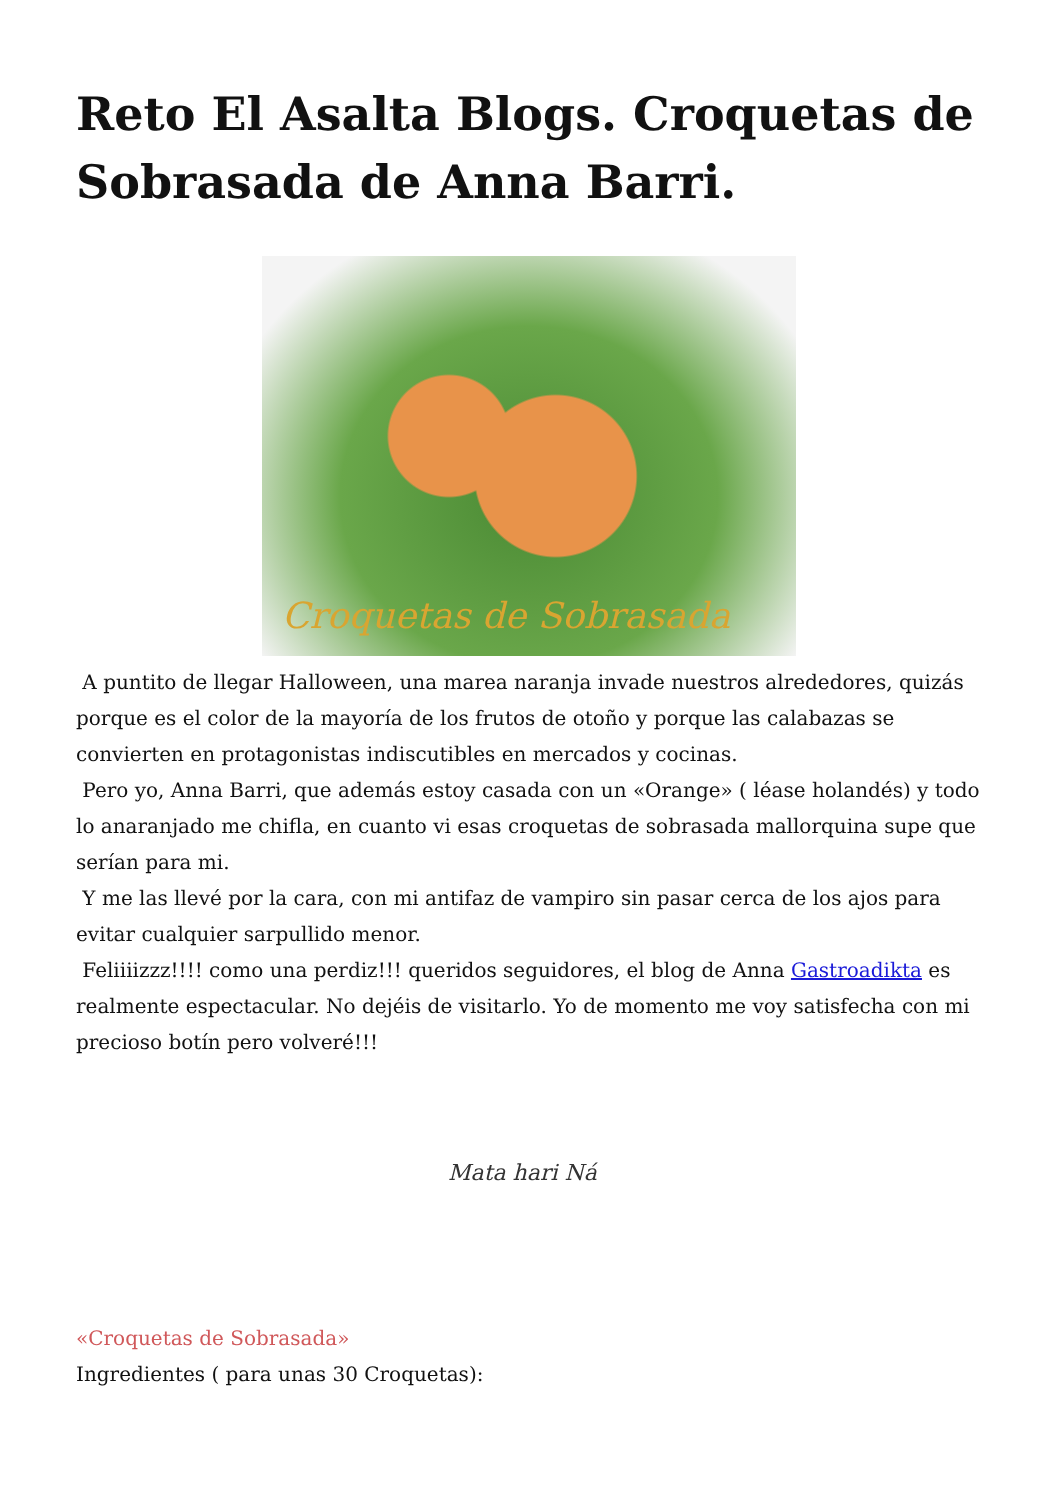Reto El Asalta Blogs. Croquetas de Sobrasada de Anna Barri.
Croquetas de Sobrasada
A puntito de llegar Halloween, una marea naranja invade nuestros alrededores, quizás porque es el color de la mayoría de los frutos de otoño y porque las calabazas se convierten en protagonistas indiscutibles en mercados y cocinas.
Pero yo, Anna Barri, que además estoy casada con un «Orange» ( léase holandés) y todo lo anaranjado me chifla, en cuanto vi esas croquetas de sobrasada mallorquina supe que serían para mi.
Y me las llevé por la cara, con mi antifaz de vampiro sin pasar cerca de los ajos para evitar cualquier sarpullido menor.
Feliiiizzz!!!! como una perdiz!!! queridos seguidores, el blog de Anna Gastroadikta es realmente espectacular. No dejéis de visitarlo. Yo de momento me voy satisfecha con mi precioso botín pero volveré!!!
Mata hari Ná
«Croquetas de Sobrasada»
Ingredientes ( para unas 30 Croquetas):